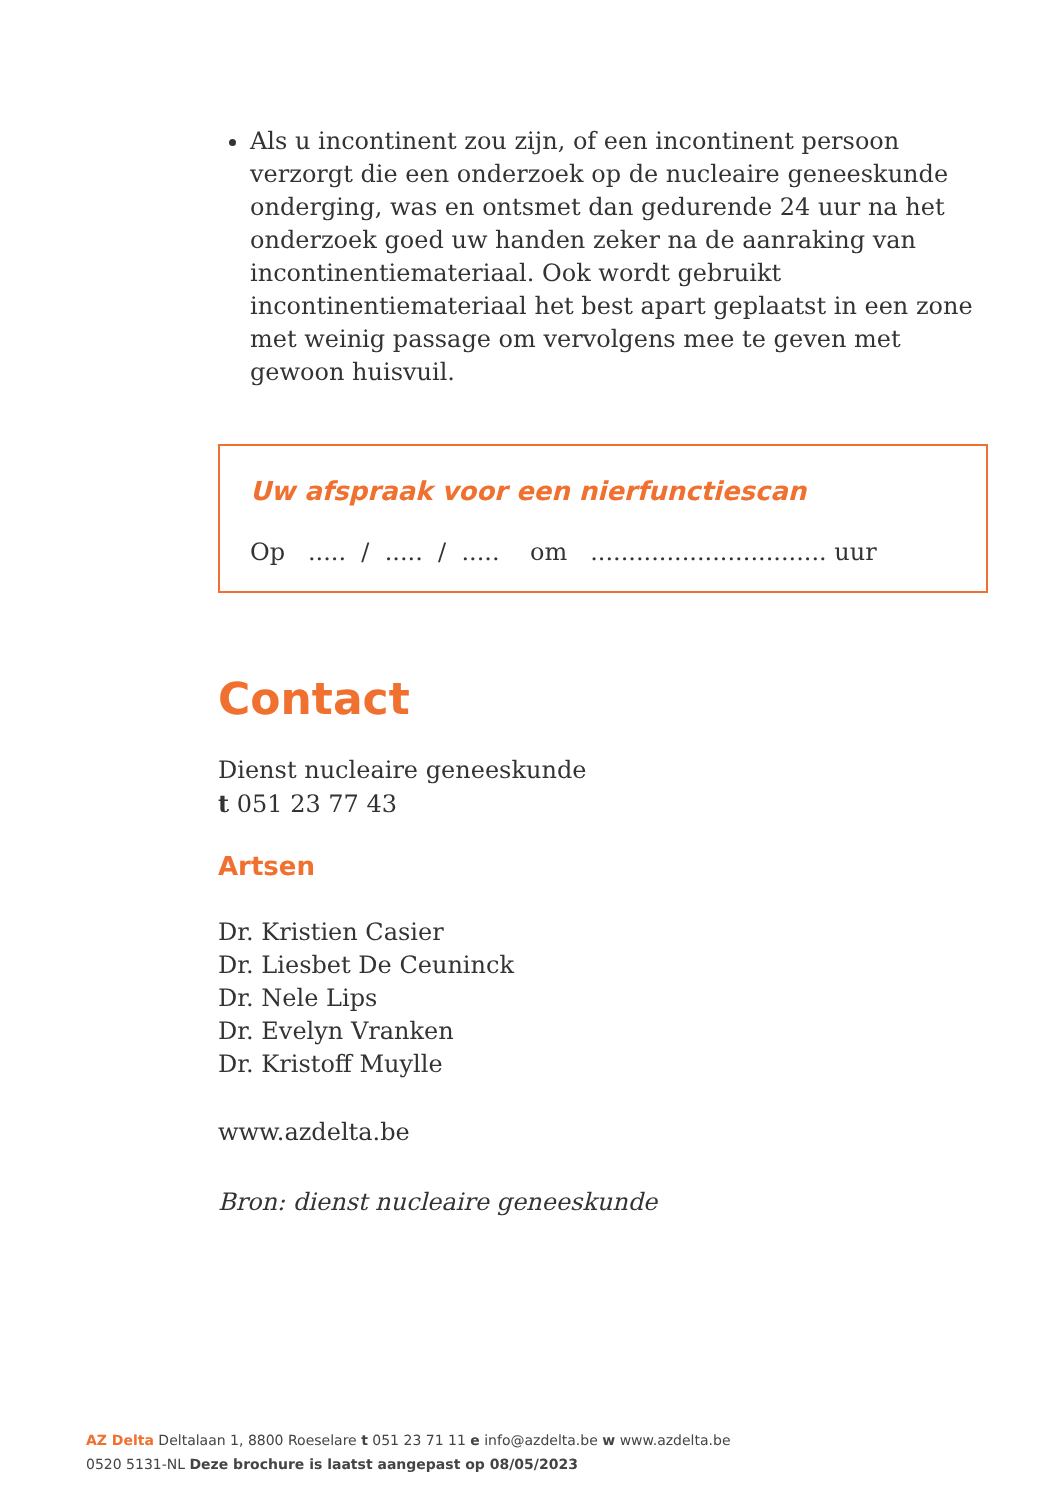Als u incontinent zou zijn, of een incontinent persoon verzorgt die een onderzoek op de nucleaire geneeskunde onderging, was en ontsmet dan gedurende 24 uur na het onderzoek goed uw handen zeker na de aanraking van incontinentiemateriaal. Ook wordt gebruikt incontinentiemateriaal het best apart geplaatst in een zone met weinig passage om vervolgens mee te geven met gewoon huisvuil.
Uw afspraak voor een nierfunctiescan
Op ..... / ..... / ..... om ............................... uur
Contact
Dienst nucleaire geneeskunde
t 051 23 77 43
Artsen
Dr. Kristien Casier
Dr. Liesbet De Ceuninck
Dr. Nele Lips
Dr. Evelyn Vranken
Dr. Kristoff Muylle
www.azdelta.be
Bron: dienst nucleaire geneeskunde
AZ Delta Deltalaan 1, 8800 Roeselare t 051 23 71 11 e info@azdelta.be w www.azdelta.be
0520 5131-NL Deze brochure is laatst aangepast op 08/05/2023